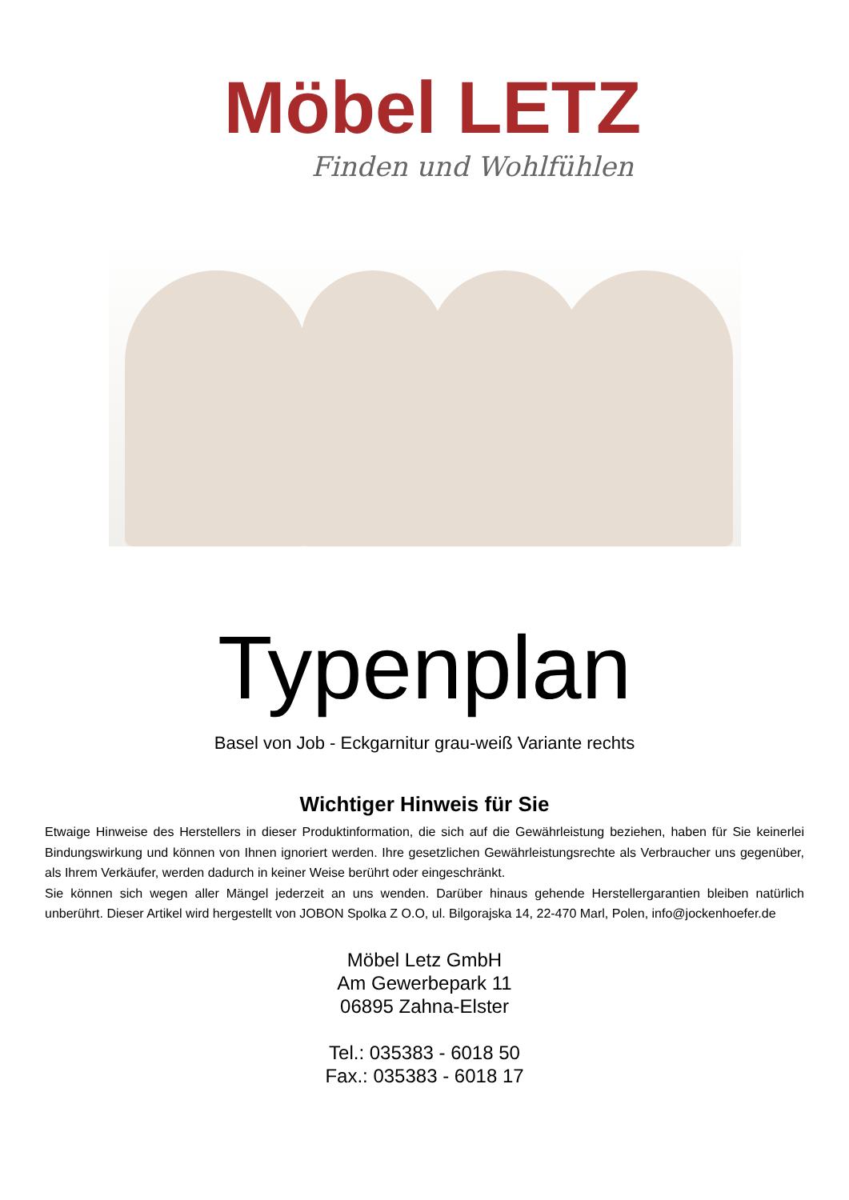Möbel LETZ
Finden und Wohlfühlen
Typenplan
Basel von Job - Eckgarnitur grau-weiß Variante rechts
Wichtiger Hinweis für Sie
Etwaige Hinweise des Herstellers in dieser Produktinformation, die sich auf die Gewährleistung beziehen, haben für Sie keinerlei Bindungswirkung und können von Ihnen ignoriert werden. Ihre gesetzlichen Gewährleistungsrechte als Verbraucher uns gegenüber, als Ihrem Verkäufer, werden dadurch in keiner Weise berührt oder eingeschränkt.
Sie können sich wegen aller Mängel jederzeit an uns wenden. Darüber hinaus gehende Herstellergarantien bleiben natürlich unberührt. Dieser Artikel wird hergestellt von JOBON Spolka Z O.O, ul. Bilgorajska 14, 22-470 Marl, Polen, info@jockenhoefer.de
Möbel Letz GmbH
Am Gewerbepark 11
06895 Zahna-Elster
Tel.: 035383 - 6018 50
Fax.: 035383 - 6018 17